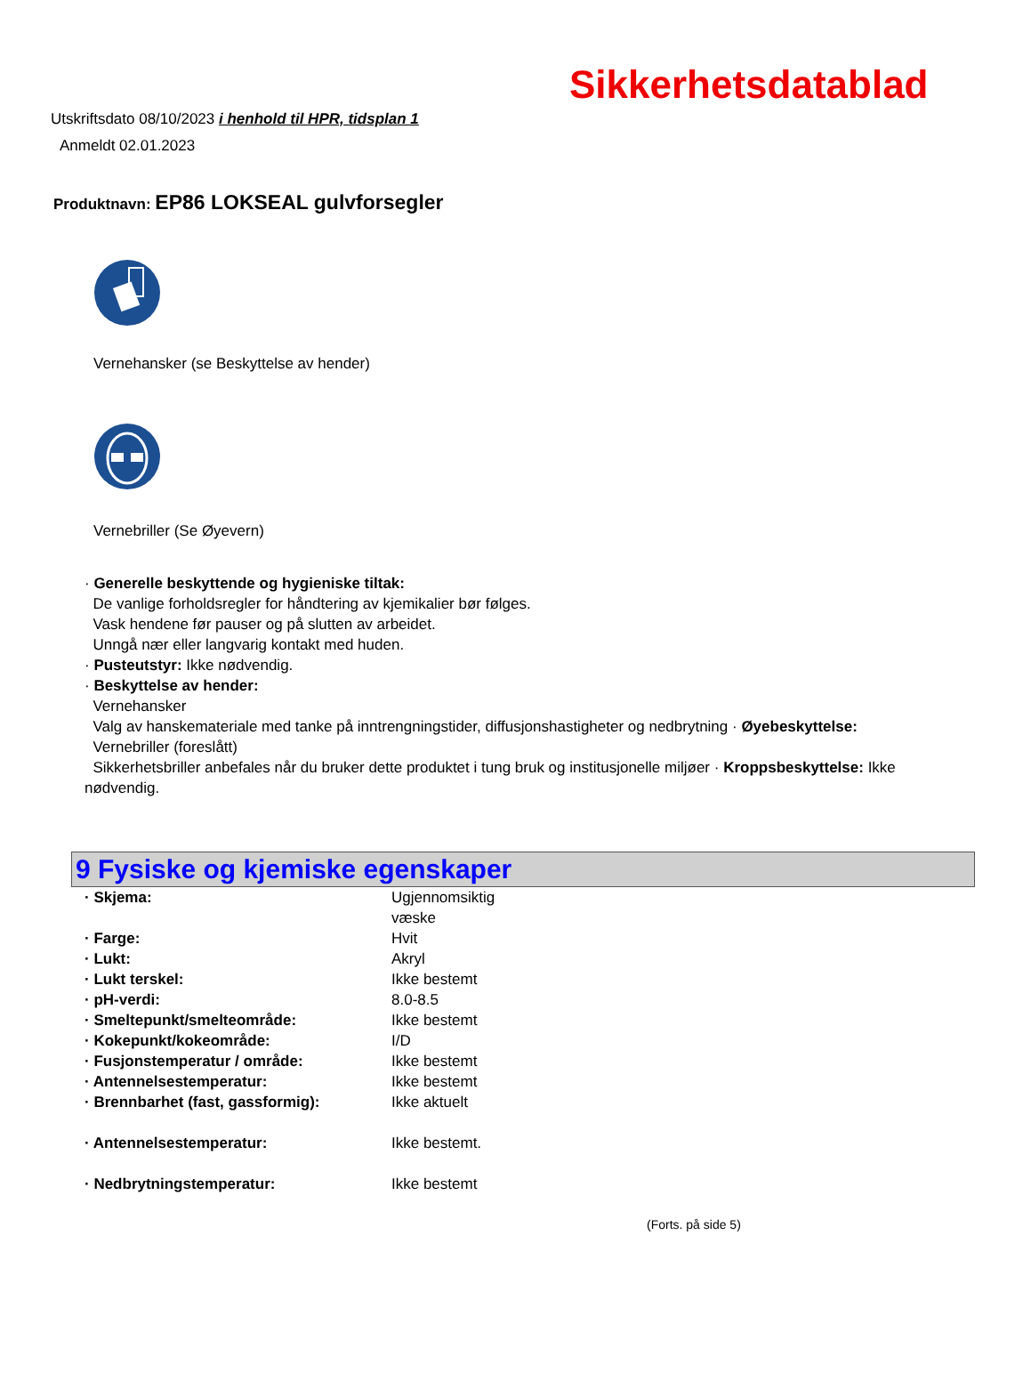Sikkerhetsdatablad
Utskriftsdato 08/10/2023 i henhold til HPR, tidsplan 1
Anmeldt 02.01.2023
Produktnavn: EP86 LOKSEAL gulvforsegler
Vernehansker (se Beskyttelse av hender)
Vernebriller (Se Øyevern)
· Generelle beskyttende og hygieniske tiltak:
De vanlige forholdsregler for håndtering av kjemikalier bør følges.
Vask hendene før pauser og på slutten av arbeidet.
Unngå nær eller langvarig kontakt med huden.
· Pusteutstyr: Ikke nødvendig.
· Beskyttelse av hender:
Vernehansker
Valg av hanskemateriale med tanke på inntrengningstider, diffusjonshastigheter og nedbrytning · Øyebeskyttelse:
Vernebriller (foreslått)
Sikkerhetsbriller anbefales når du bruker dette produktet i tung bruk og institusjonelle miljøer · Kroppsbeskyttelse: Ikke nødvendig.
9 Fysiske og kjemiske egenskaper
| · Skjema: | Ugjennomsiktig væske |
| · Farge: | Hvit |
| · Lukt: | Akryl |
| · Lukt terskel: | Ikke bestemt |
| · pH-verdi: | 8.0-8.5 |
| · Smeltepunkt/smelteområde: | Ikke bestemt |
| · Kokepunkt/kokeområde: | I/D |
| · Fusjonstemperatur / område: | Ikke bestemt |
| · Antennelsestemperatur: | Ikke bestemt |
| · Brennbarhet (fast, gassformig): | Ikke aktuelt |
| · Antennelsestemperatur: | Ikke bestemt. |
| · Nedbrytningstemperatur: | Ikke bestemt |
(Forts. på side 5)